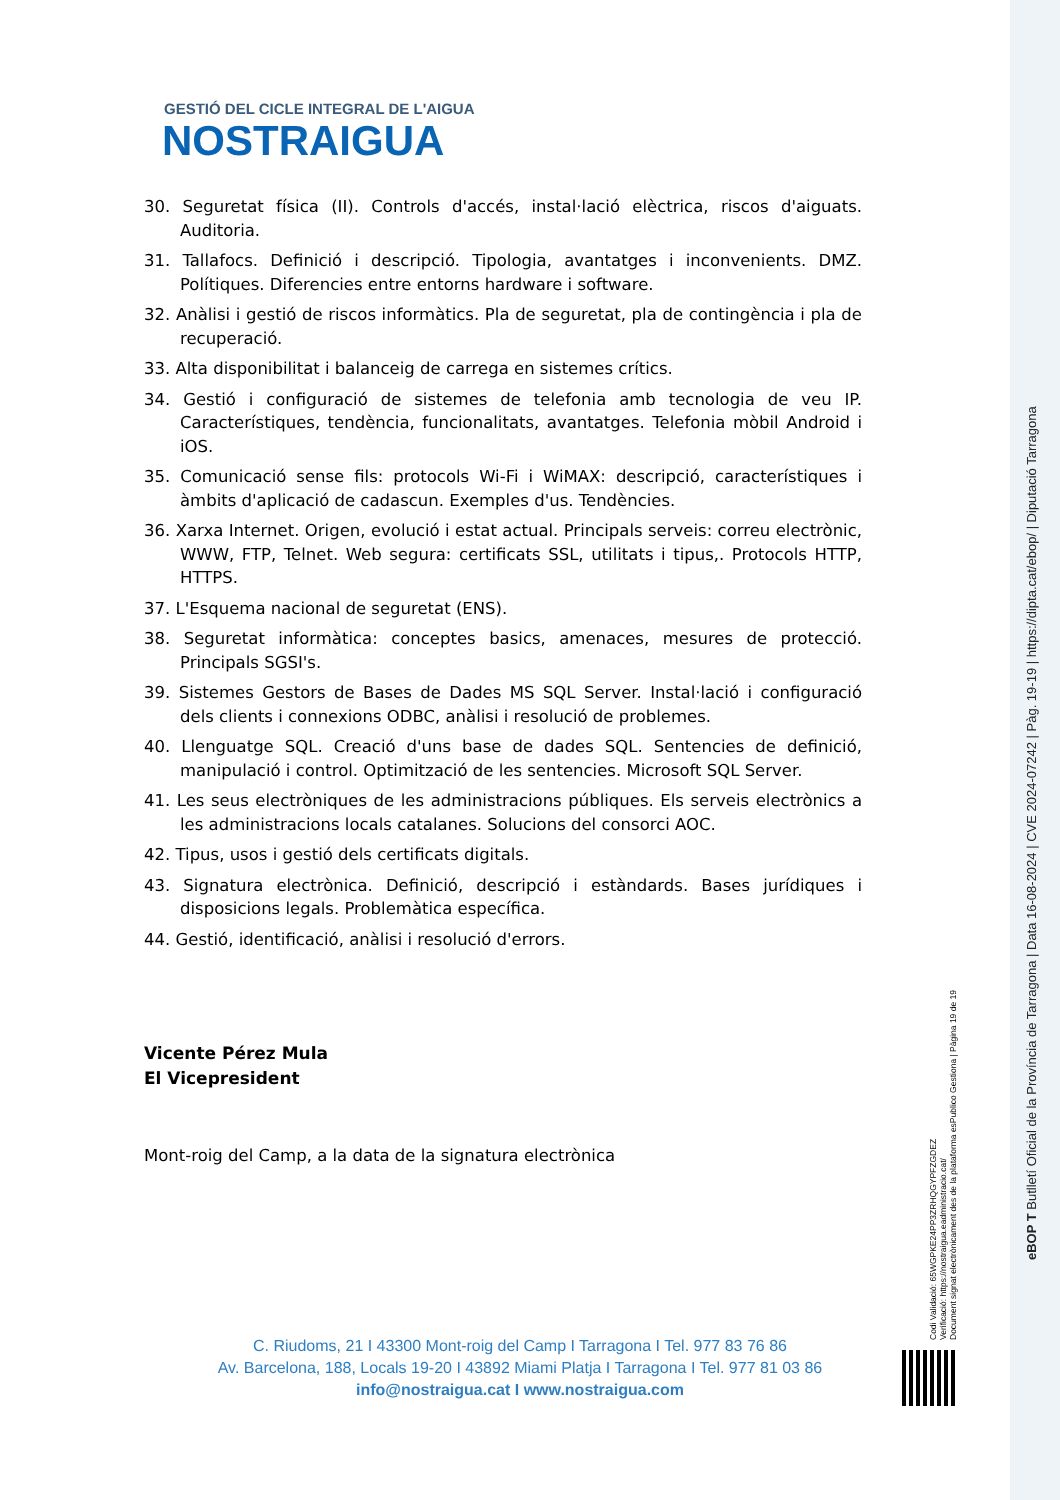GESTIÓ DEL CICLE INTEGRAL DE L'AIGUA
NOSTRAIGUA
30. Seguretat física (II). Controls d'accés, instal·lació elèctrica, riscos d'aiguats. Auditoria.
31. Tallafocs. Definició i descripció. Tipologia, avantatges i inconvenients. DMZ. Polítiques. Diferencies entre entorns hardware i software.
32. Anàlisi i gestió de riscos informàtics. Pla de seguretat, pla de contingència i pla de recuperació.
33. Alta disponibilitat i balanceig de carrega en sistemes crítics.
34. Gestió i configuració de sistemes de telefonia amb tecnologia de veu IP. Característiques, tendència, funcionalitats, avantatges. Telefonia mòbil Android i iOS.
35. Comunicació sense fils: protocols Wi-Fi i WiMAX: descripció, característiques i àmbits d'aplicació de cadascun. Exemples d'us. Tendències.
36. Xarxa Internet. Origen, evolució i estat actual. Principals serveis: correu electrònic, WWW, FTP, Telnet. Web segura: certificats SSL, utilitats i tipus,. Protocols HTTP, HTTPS.
37. L'Esquema nacional de seguretat (ENS).
38. Seguretat informàtica: conceptes basics, amenaces, mesures de protecció. Principals SGSI's.
39. Sistemes Gestors de Bases de Dades MS SQL Server. Instal·lació i configuració dels clients i connexions ODBC, anàlisi i resolució de problemes.
40. Llenguatge SQL. Creació d'uns base de dades SQL. Sentencies de definició, manipulació i control. Optimització de les sentencies. Microsoft SQL Server.
41. Les seus electròniques de les administracions públiques. Els serveis electrònics a les administracions locals catalanes. Solucions del consorci AOC.
42. Tipus, usos i gestió dels certificats digitals.
43. Signatura electrònica. Definició, descripció i estàndards. Bases jurídiques i disposicions legals. Problemàtica específica.
44. Gestió, identificació, anàlisi i resolució d'errors.
Vicente Pérez Mula
El Vicepresident
Mont-roig del Camp, a la data de la signatura electrònica
C. Riudoms, 21 I 43300 Mont-roig del Camp I Tarragona I Tel. 977 83 76 86
Av. Barcelona, 188, Locals 19-20 I 43892 Miami Platja I Tarragona I Tel. 977 81 03 86
info@nostraigua.cat I www.nostraigua.com
Codi Validació: 65WGPKE24PP3ZRHQGYPFZGDEZ
Verificació: https://nostraigua.eadministracio.cat/
Document signat electrònicament des de la plataforma esPublico Gestiona | Pàgina 19 de 19
eBOP T Butlletí Oficial de la Província de Tarragona | Data 16-08-2024 | CVE 2024-07242 | Pàg. 19-19 | https://dipta.cat/ebop/ | Diputació Tarragona